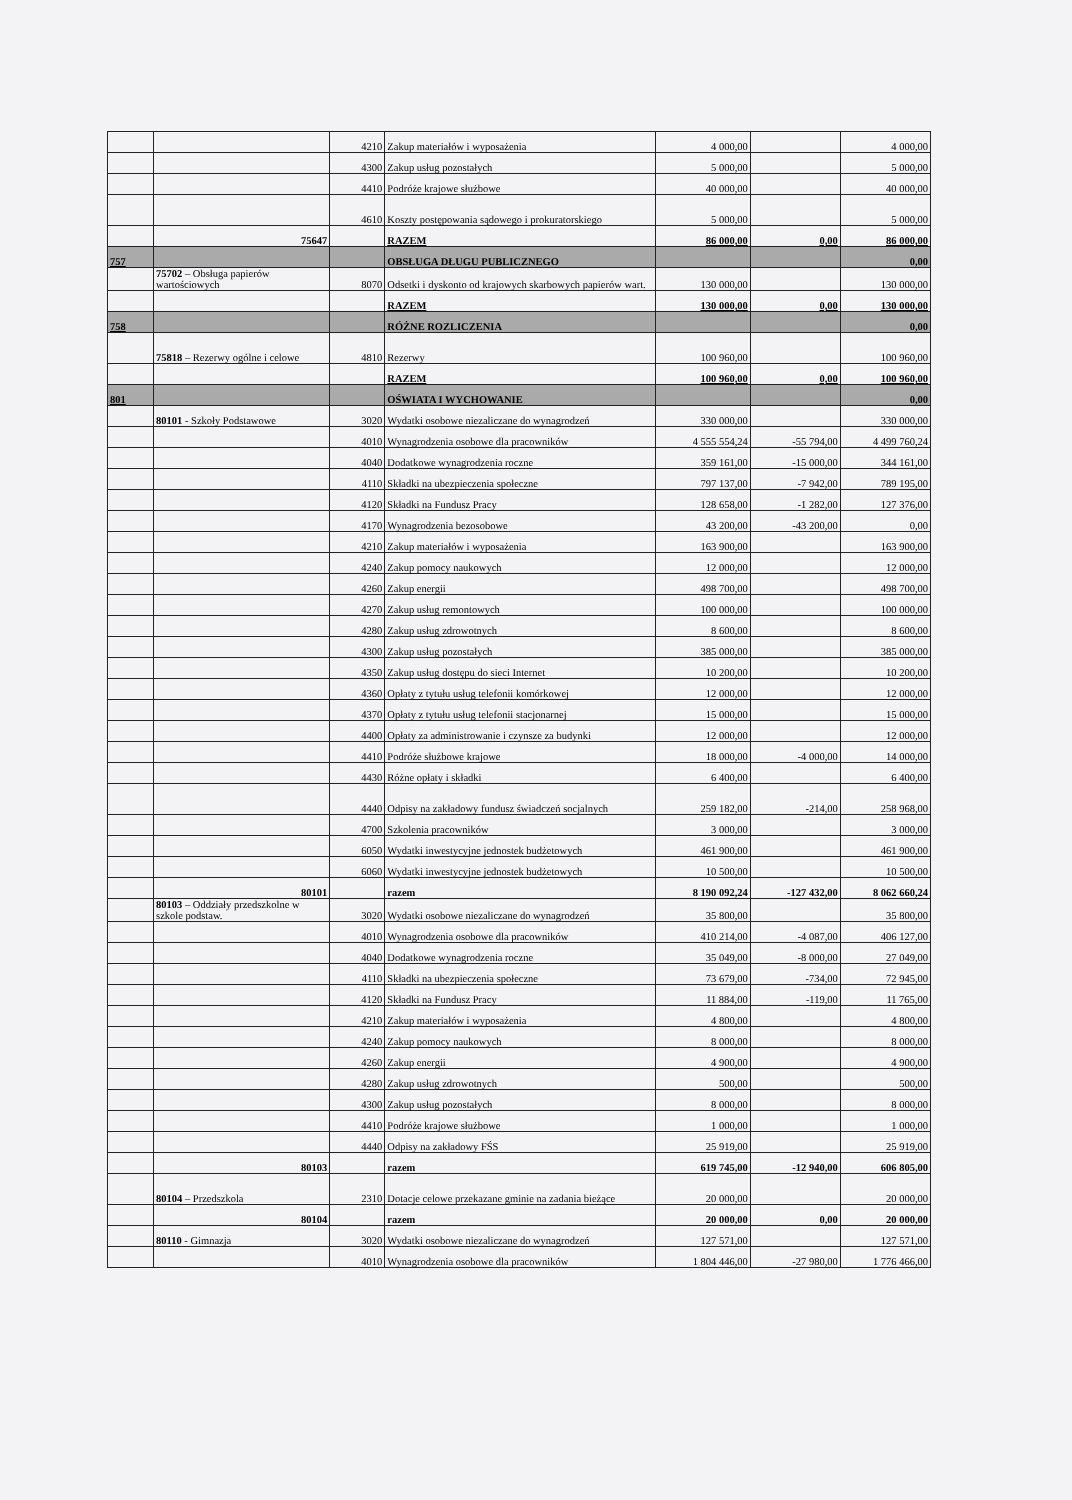| | | 4210 | Zakup materiałów i wyposażenia | 4 000,00 | | 4 000,00 |
| | | 4300 | Zakup usług pozostałych | 5 000,00 | | 5 000,00 |
| | | 4410 | Podróże krajowe służbowe | 40 000,00 | | 40 000,00 |
| | | 4610 | Koszty postępowania sądowego i prokuratorskiego | 5 000,00 | | 5 000,00 |
| | 75647 | | RAZEM | 86 000,00 | 0,00 | 86 000,00 |
| 757 | | | OBSŁUGA DŁUGU PUBLICZNEGO | | | 0,00 |
| | 75702 – Obsługa papierów wartościowych | 8070 | Odsetki i dyskonto od krajowych skarbowych papierów wart. | 130 000,00 | | 130 000,00 |
| | | | RAZEM | 130 000,00 | 0,00 | 130 000,00 |
| 758 | | | RÓŻNE ROZLICZENIA | | | 0,00 |
| | 75818 – Rezerwy ogólne i celowe | 4810 | Rezerwy | 100 960,00 | | 100 960,00 |
| | | | RAZEM | 100 960,00 | 0,00 | 100 960,00 |
| 801 | | | OŚWIATA I WYCHOWANIE | | | 0,00 |
| | 80101 - Szkoły Podstawowe | 3020 | Wydatki osobowe niezaliczane do wynagrodzeń | 330 000,00 | | 330 000,00 |
| | | 4010 | Wynagrodzenia osobowe dla pracowników | 4 555 554,24 | -55 794,00 | 4 499 760,24 |
| | | 4040 | Dodatkowe wynagrodzenia roczne | 359 161,00 | -15 000,00 | 344 161,00 |
| | | 4110 | Składki na ubezpieczenia społeczne | 797 137,00 | -7 942,00 | 789 195,00 |
| | | 4120 | Składki na Fundusz Pracy | 128 658,00 | -1 282,00 | 127 376,00 |
| | | 4170 | Wynagrodzenia bezosobowe | 43 200,00 | -43 200,00 | 0,00 |
| | | 4210 | Zakup materiałów i wyposażenia | 163 900,00 | | 163 900,00 |
| | | 4240 | Zakup pomocy naukowych | 12 000,00 | | 12 000,00 |
| | | 4260 | Zakup energii | 498 700,00 | | 498 700,00 |
| | | 4270 | Zakup usług remontowych | 100 000,00 | | 100 000,00 |
| | | 4280 | Zakup usług zdrowotnych | 8 600,00 | | 8 600,00 |
| | | 4300 | Zakup usług pozostałych | 385 000,00 | | 385 000,00 |
| | | 4350 | Zakup usług dostępu do sieci Internet | 10 200,00 | | 10 200,00 |
| | | 4360 | Opłaty z tytułu usług telefonii komórkowej | 12 000,00 | | 12 000,00 |
| | | 4370 | Opłaty z tytułu usług telefonii stacjonarnej | 15 000,00 | | 15 000,00 |
| | | 4400 | Opłaty za administrowanie i czynsze za budynki | 12 000,00 | | 12 000,00 |
| | | 4410 | Podróże służbowe krajowe | 18 000,00 | -4 000,00 | 14 000,00 |
| | | 4430 | Różne opłaty i składki | 6 400,00 | | 6 400,00 |
| | | 4440 | Odpisy na zakładowy fundusz świadczeń socjalnych | 259 182,00 | -214,00 | 258 968,00 |
| | | 4700 | Szkolenia pracowników | 3 000,00 | | 3 000,00 |
| | | 6050 | Wydatki inwestycyjne jednostek budżetowych | 461 900,00 | | 461 900,00 |
| | | 6060 | Wydatki inwestycyjne jednostek budżetowych | 10 500,00 | | 10 500,00 |
| | 80101 | | razem | 8 190 092,24 | -127 432,00 | 8 062 660,24 |
| | 80103 – Oddziały przedszkolne w szkole podstaw. | 3020 | Wydatki osobowe niezaliczane do wynagrodzeń | 35 800,00 | | 35 800,00 |
| | | 4010 | Wynagrodzenia osobowe dla pracowników | 410 214,00 | -4 087,00 | 406 127,00 |
| | | 4040 | Dodatkowe wynagrodzenia roczne | 35 049,00 | -8 000,00 | 27 049,00 |
| | | 4110 | Składki na ubezpieczenia społeczne | 73 679,00 | -734,00 | 72 945,00 |
| | | 4120 | Składki na Fundusz Pracy | 11 884,00 | -119,00 | 11 765,00 |
| | | 4210 | Zakup materiałów i wyposażenia | 4 800,00 | | 4 800,00 |
| | | 4240 | Zakup pomocy naukowych | 8 000,00 | | 8 000,00 |
| | | 4260 | Zakup energii | 4 900,00 | | 4 900,00 |
| | | 4280 | Zakup usług zdrowotnych | 500,00 | | 500,00 |
| | | 4300 | Zakup usług pozostałych | 8 000,00 | | 8 000,00 |
| | | 4410 | Podróże krajowe służbowe | 1 000,00 | | 1 000,00 |
| | | 4440 | Odpisy na zakładowy FŚS | 25 919,00 | | 25 919,00 |
| | 80103 | | razem | 619 745,00 | -12 940,00 | 606 805,00 |
| | 80104 – Przedszkola | 2310 | Dotacje celowe przekazane gminie na zadania bieżące | 20 000,00 | | 20 000,00 |
| | 80104 | | razem | 20 000,00 | 0,00 | 20 000,00 |
| | 80110 - Gimnazja | 3020 | Wydatki osobowe niezaliczane do wynagrodzeń | 127 571,00 | | 127 571,00 |
| | | 4010 | Wynagrodzenia osobowe dla pracowników | 1 804 446,00 | -27 980,00 | 1 776 466,00 |